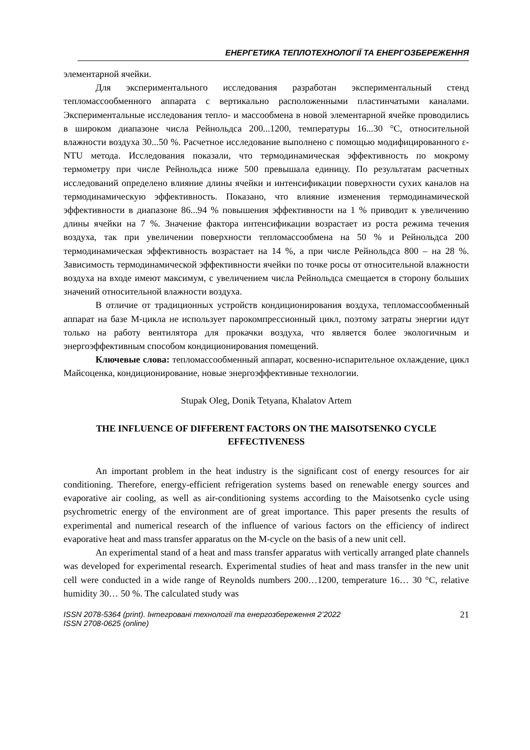ЕНЕРГЕТИКА ТЕПЛОТЕХНОЛОГІЇ ТА ЕНЕРГОЗБЕРЕЖЕННЯ
элементарной ячейки.
Для экспериментального исследования разработан экспериментальный стенд тепломассообменного аппарата с вертикально расположенными пластинчатыми каналами. Экспериментальные исследования тепло- и массообмена в новой элементарной ячейке проводились в широком диапазоне числа Рейнольдса 200...1200, температуры 16...30 °С, относительной влажности воздуха 30...50 %. Расчетное исследование выполнено с помощью модифицированного ε-NTU метода. Исследования показали, что термодинамическая эффективность по мокрому термометру при числе Рейнольдса ниже 500 превышала единицу. По результатам расчетных исследований определено влияние длины ячейки и интенсификации поверхности сухих каналов на термодинамическую эффективность. Показано, что влияние изменения термодинамической эффективности в диапазоне 86...94 % повышения эффективности на 1 % приводит к увеличению длины ячейки на 7 %. Значение фактора интенсификации возрастает из роста режима течения воздуха, так при увеличении поверхности тепломассообмена на 50 % и Рейнольдса 200 термодинамическая эффективность возрастает на 14 %, а при числе Рейнольдса 800 – на 28 %. Зависимость термодинамической эффективности ячейки по точке росы от относительной влажности воздуха на входе имеют максимум, с увеличением числа Рейнольдса смещается в сторону больших значений относительной влажности воздуха.
В отличие от традиционных устройств кондиционирования воздуха, тепломассообменный аппарат на базе М-цикла не использует парокомпрессионный цикл, поэтому затраты энергии идут только на работу вентилятора для прокачки воздуха, что является более экологичным и энергоэффективным способом кондиционирования помещений.
Ключевые слова: тепломассообменный аппарат, косвенно-испарительное охлаждение, цикл Майсоценка, кондиционирование, новые энергоэффективные технологии.
Stupak Oleg, Donik Tetyana, Khalatov Artem
THE INFLUENCE OF DIFFERENT FACTORS ON THE MAISOTSENKO CYCLE EFFECTIVENESS
An important problem in the heat industry is the significant cost of energy resources for air conditioning. Therefore, energy-efficient refrigeration systems based on renewable energy sources and evaporative air cooling, as well as air-conditioning systems according to the Maisotsenko cycle using psychrometric energy of the environment are of great importance. This paper presents the results of experimental and numerical research of the influence of various factors on the efficiency of indirect evaporative heat and mass transfer apparatus on the M-cycle on the basis of a new unit cell.
An experimental stand of a heat and mass transfer apparatus with vertically arranged plate channels was developed for experimental research. Experimental studies of heat and mass transfer in the new unit cell were conducted in a wide range of Reynolds numbers 200…1200, temperature 16… 30 °C, relative humidity 30… 50 %. The calculated study was
ISSN 2078-5364 (print). Інтегровані технології та енергозбереження 2’2022
ISSN 2708-0625 (online)
21